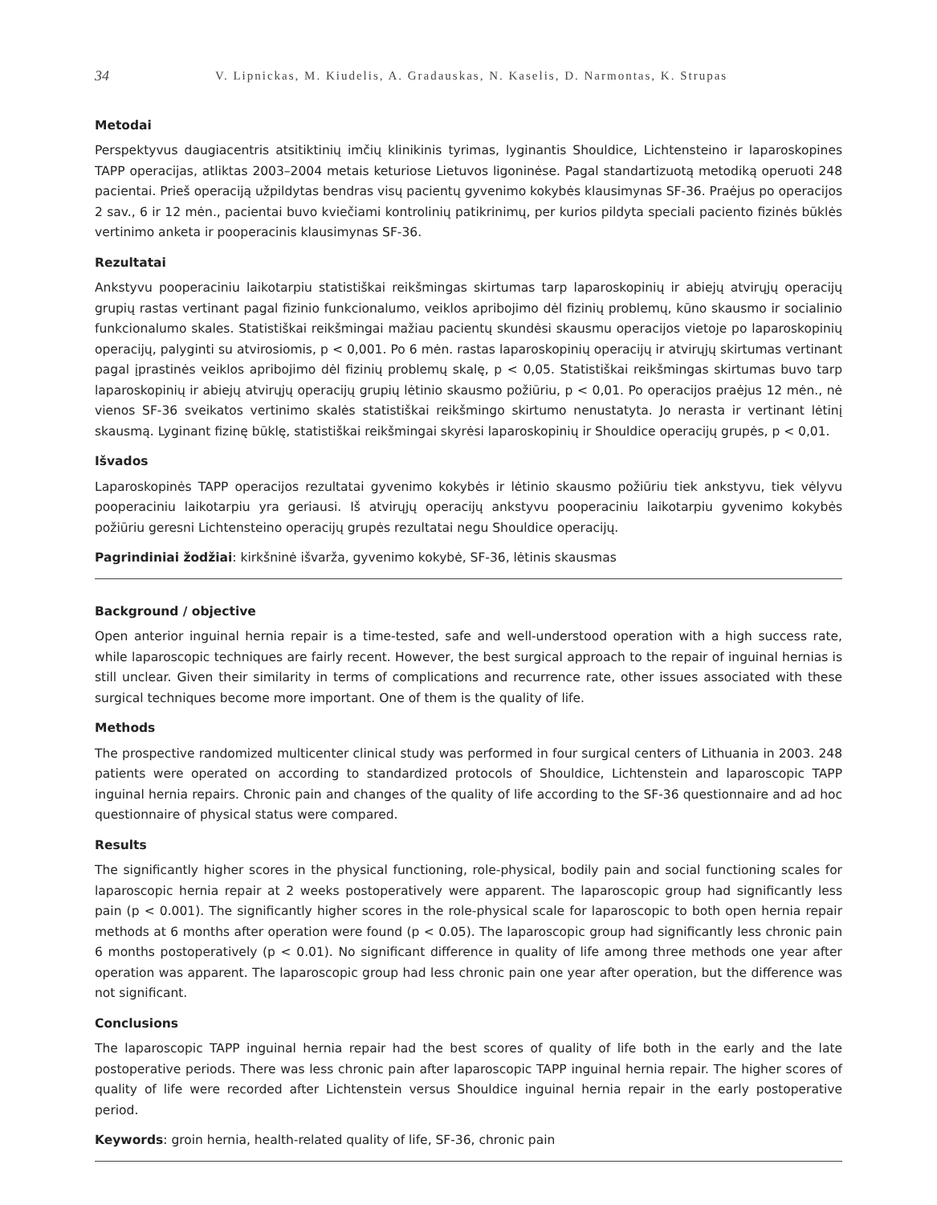34 V. Lipnickas, M. Kiudelis, A. Gradauskas, N. Kaselis, D. Narmontas, K. Strupas
Metodai
Perspektyvus daugiacentris atsitiktinių imčių klinikinis tyrimas, lyginantis Shouldice, Lichtensteino ir laparoskopines TAPP operacijas, atliktas 2003–2004 metais keturiose Lietuvos ligoninėse. Pagal standartizuotą metodiką operuoti 248 pacientai. Prieš operaciją užpildytas bendras visų pacientų gyvenimo kokybės klausimynas SF-36. Praėjus po operacijos 2 sav., 6 ir 12 mėn., pacientai buvo kviečiami kontrolinių patikrinimų, per kurios pildyta speciali paciento fizinės būklės vertinimo anketa ir pooperacinis klausimynas SF-36.
Rezultatai
Ankstyvu pooperaciniu laikotarpiu statistiškai reikšmingas skirtumas tarp laparoskopinių ir abiejų atvirųjų operacijų grupių rastas vertinant pagal fizinio funkcionalumo, veiklos apribojimo dėl fizinių problemų, kūno skausmo ir socialinio funkcionalumo skales. Statistiškai reikšmingai mažiau pacientų skundėsi skausmu operacijos vietoje po laparoskopinių operacijų, palyginti su atvirosiomis, p < 0,001. Po 6 mėn. rastas laparoskopinių operacijų ir atvirųjų skirtumas vertinant pagal įprastinės veiklos apribojimo dėl fizinių problemų skalę, p < 0,05. Statistiškai reikšmingas skirtumas buvo tarp laparoskopinių ir abiejų atvirųjų operacijų grupių lėtinio skausmo požiūriu, p < 0,01. Po operacijos praėjus 12 mėn., nė vienos SF-36 sveikatos vertinimo skalės statistiškai reikšmingo skirtumo nenustatyta. Jo nerasta ir vertinant lėtinį skausmą. Lyginant fizinę būklę, statistiškai reikšmingai skyrėsi laparoskopinių ir Shouldice operacijų grupės, p < 0,01.
Išvados
Laparoskopinės TAPP operacijos rezultatai gyvenimo kokybės ir lėtinio skausmo požiūriu tiek ankstyvu, tiek vėlyvu pooperaciniu laikotarpiu yra geriausi. Iš atvirųjų operacijų ankstyvu pooperaciniu laikotarpiu gyvenimo kokybės požiūriu geresni Lichtensteino operacijų grupės rezultatai negu Shouldice operacijų.
Pagrindiniai žodžiai: kirkšninė išvarža, gyvenimo kokybė, SF-36, lėtinis skausmas
Background / objective
Open anterior inguinal hernia repair is a time-tested, safe and well-understood operation with a high success rate, while laparoscopic techniques are fairly recent. However, the best surgical approach to the repair of inguinal hernias is still unclear. Given their similarity in terms of complications and recurrence rate, other issues associated with these surgical techniques become more important. One of them is the quality of life.
Methods
The prospective randomized multicenter clinical study was performed in four surgical centers of Lithuania in 2003. 248 patients were operated on according to standardized protocols of Shouldice, Lichtenstein and laparoscopic TAPP inguinal hernia repairs. Chronic pain and changes of the quality of life according to the SF-36 questionnaire and ad hoc questionnaire of physical status were compared.
Results
The significantly higher scores in the physical functioning, role-physical, bodily pain and social functioning scales for laparoscopic hernia repair at 2 weeks postoperatively were apparent. The laparoscopic group had significantly less pain (p < 0.001). The significantly higher scores in the role-physical scale for laparoscopic to both open hernia repair methods at 6 months after operation were found (p < 0.05). The laparoscopic group had significantly less chronic pain 6 months postoperatively (p < 0.01). No significant difference in quality of life among three methods one year after operation was apparent. The laparoscopic group had less chronic pain one year after operation, but the difference was not significant.
Conclusions
The laparoscopic TAPP inguinal hernia repair had the best scores of quality of life both in the early and the late postoperative periods. There was less chronic pain after laparoscopic TAPP inguinal hernia repair. The higher scores of quality of life were recorded after Lichtenstein versus Shouldice inguinal hernia repair in the early postoperative period.
Keywords: groin hernia, health-related quality of life, SF-36, chronic pain